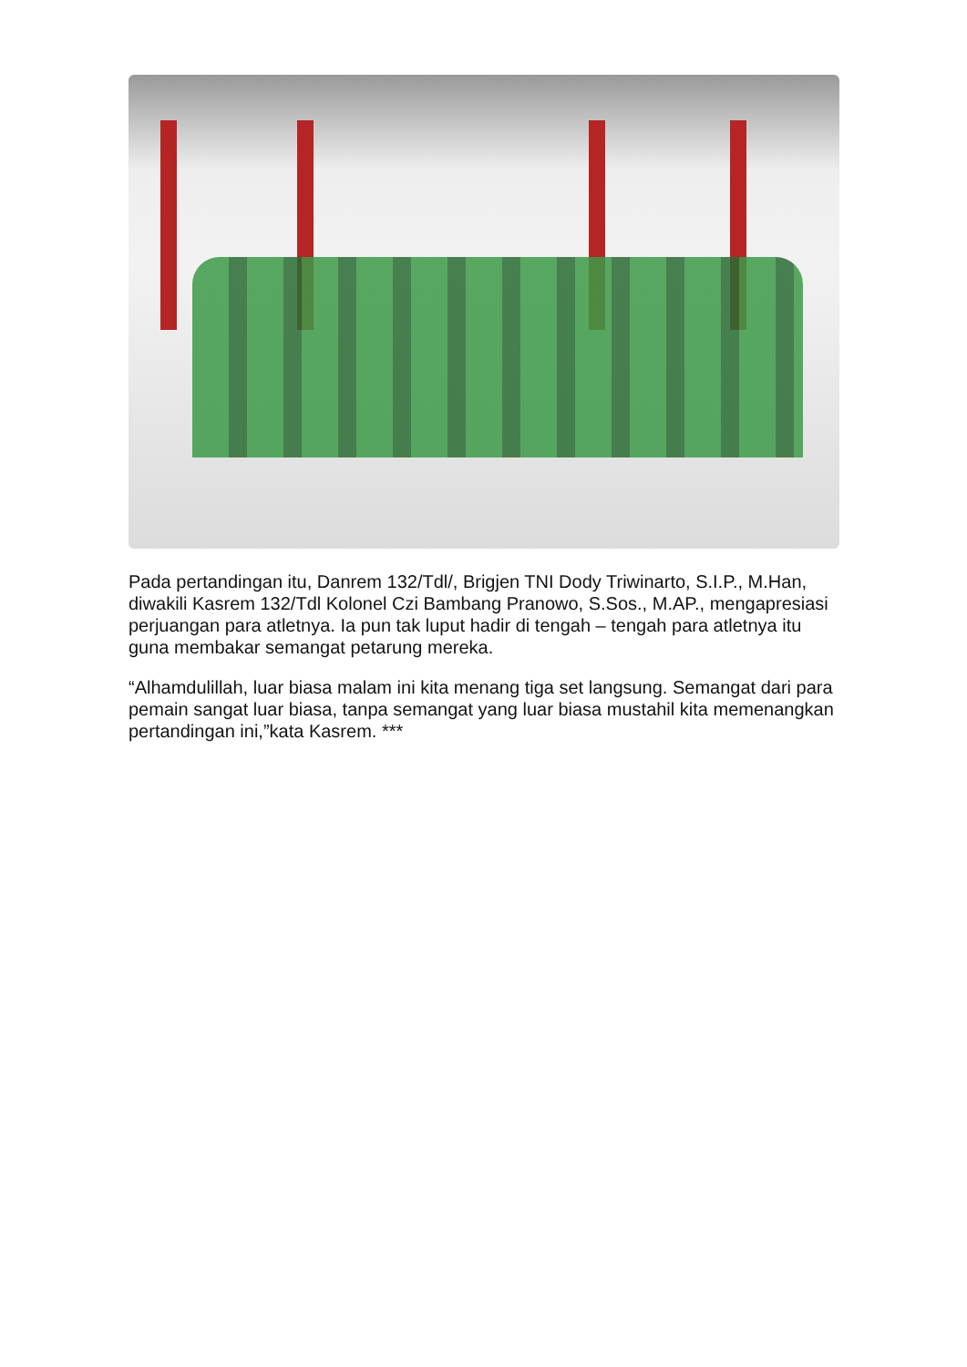Pada pertandingan itu, Danrem 132/Tdl/, Brigjen TNI Dody Triwinarto, S.I.P., M.Han, diwakili Kasrem 132/Tdl Kolonel Czi Bambang Pranowo, S.Sos., M.AP., mengapresiasi perjuangan para atletnya. Ia pun tak luput hadir di tengah – tengah para atletnya itu guna membakar semangat petarung mereka.
“Alhamdulillah, luar biasa malam ini kita menang tiga set langsung. Semangat dari para pemain sangat luar biasa, tanpa semangat yang luar biasa mustahil kita memenangkan pertandingan ini,”kata Kasrem. ***